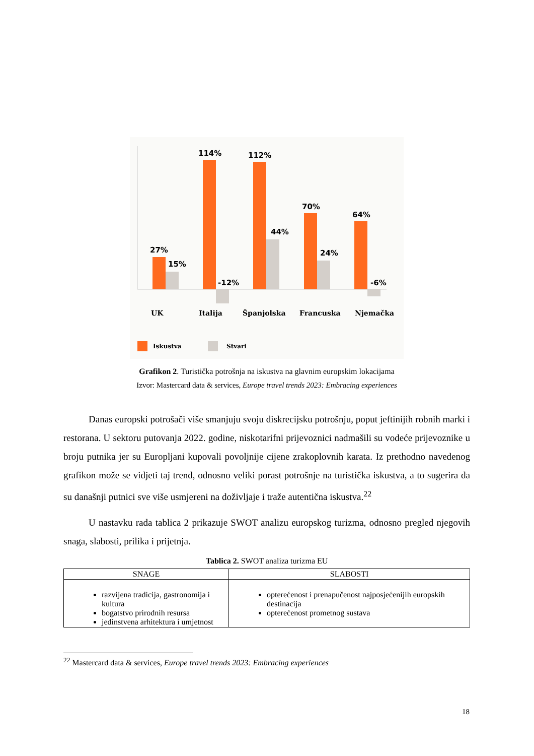27%
15%
114%
-12%
112%
44%
70%
24%
64%
-6%
UK
Italija
Španjolska
Francuska
Njemačka
Iskustva
Stvari
Grafikon 2. Turistička potrošnja na iskustva na glavnim europskim lokacijama
Izvor: Mastercard data & services, Europe travel trends 2023: Embracing experiences
Danas europski potrošači više smanjuju svoju diskrecijsku potrošnju, poput jeftinijih robnih marki i restorana. U sektoru putovanja 2022. godine, niskotarifni prijevoznici nadmašili su vodeće prijevoznike u broju putnika jer su Europljani kupovali povoljnije cijene zrakoplovnih karata. Iz prethodno navedenog grafikon može se vidjeti taj trend, odnosno veliki porast potrošnje na turistička iskustva, a to sugerira da su današnji putnici sve više usmjereni na doživljaje i traže autentična iskustva.<sup>22</sup>
U nastavku rada tablica 2 prikazuje SWOT analizu europskog turizma, odnosno pregled njegovih snaga, slabosti, prilika i prijetnja.
Tablica 2. SWOT analiza turizma EU
| SNAGE | SLABOSTI |
| --- | --- |
| razvijena tradicija, gastronomija i kultura bogatstvo prirodnih resursa jedinstvena arhitektura i umjetnost | opterećenost i prenapučenost najposjećenijih europskih destinacija opterećenost prometnog sustava |
<sup>22</sup> Mastercard data & services, Europe travel trends 2023: Embracing experiences
18